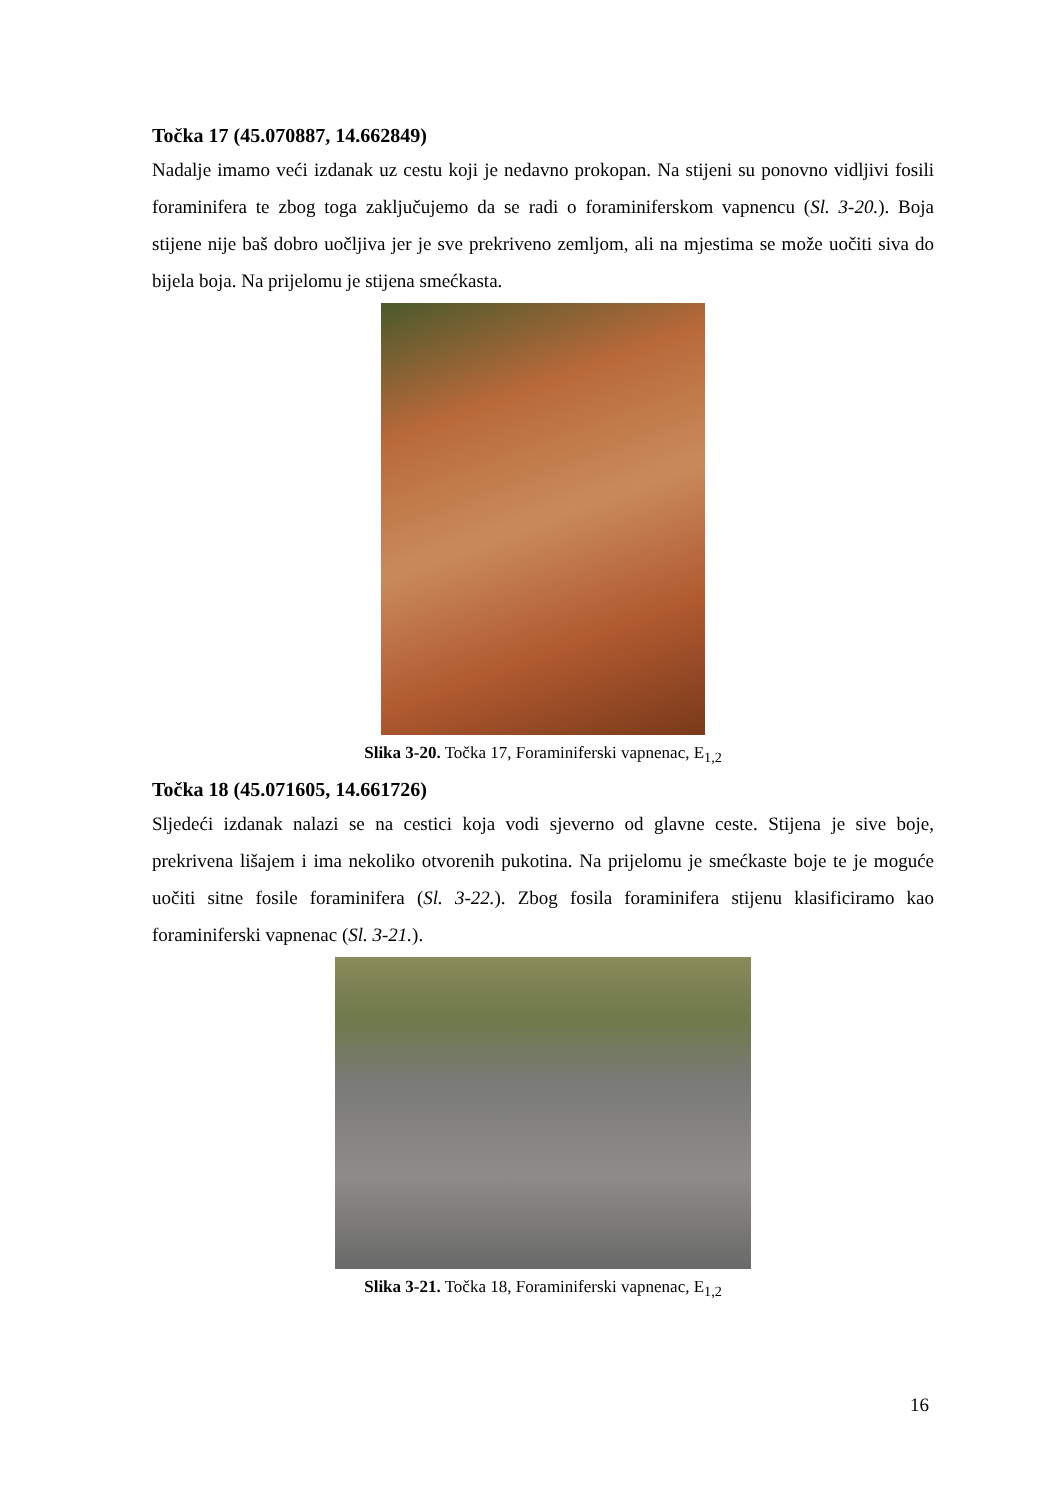Točka 17 (45.070887, 14.662849)
Nadalje imamo veći izdanak uz cestu koji je nedavno prokopan. Na stijeni su ponovno vidljivi fosili foraminifera te zbog toga zaključujemo da se radi o foraminiferskom vapnencu (Sl. 3-20.). Boja stijene nije baš dobro uočljiva jer je sve prekriveno zemljom, ali na mjestima se može uočiti siva do bijela boja. Na prijelomu je stijena smećkasta.
Slika 3-20. Točka 17, Foraminiferski vapnenac, E<sub>1,2</sub>
Točka 18 (45.071605, 14.661726)
Sljedeći izdanak nalazi se na cestici koja vodi sjeverno od glavne ceste. Stijena je sive boje, prekrivena lišajem i ima nekoliko otvorenih pukotina. Na prijelomu je smećkaste boje te je moguće uočiti sitne fosile foraminifera (Sl. 3-22.). Zbog fosila foraminifera stijenu klasificiramo kao foraminiferski vapnenac (Sl. 3-21.).
Slika 3-21. Točka 18, Foraminiferski vapnenac, E<sub>1,2</sub>
16